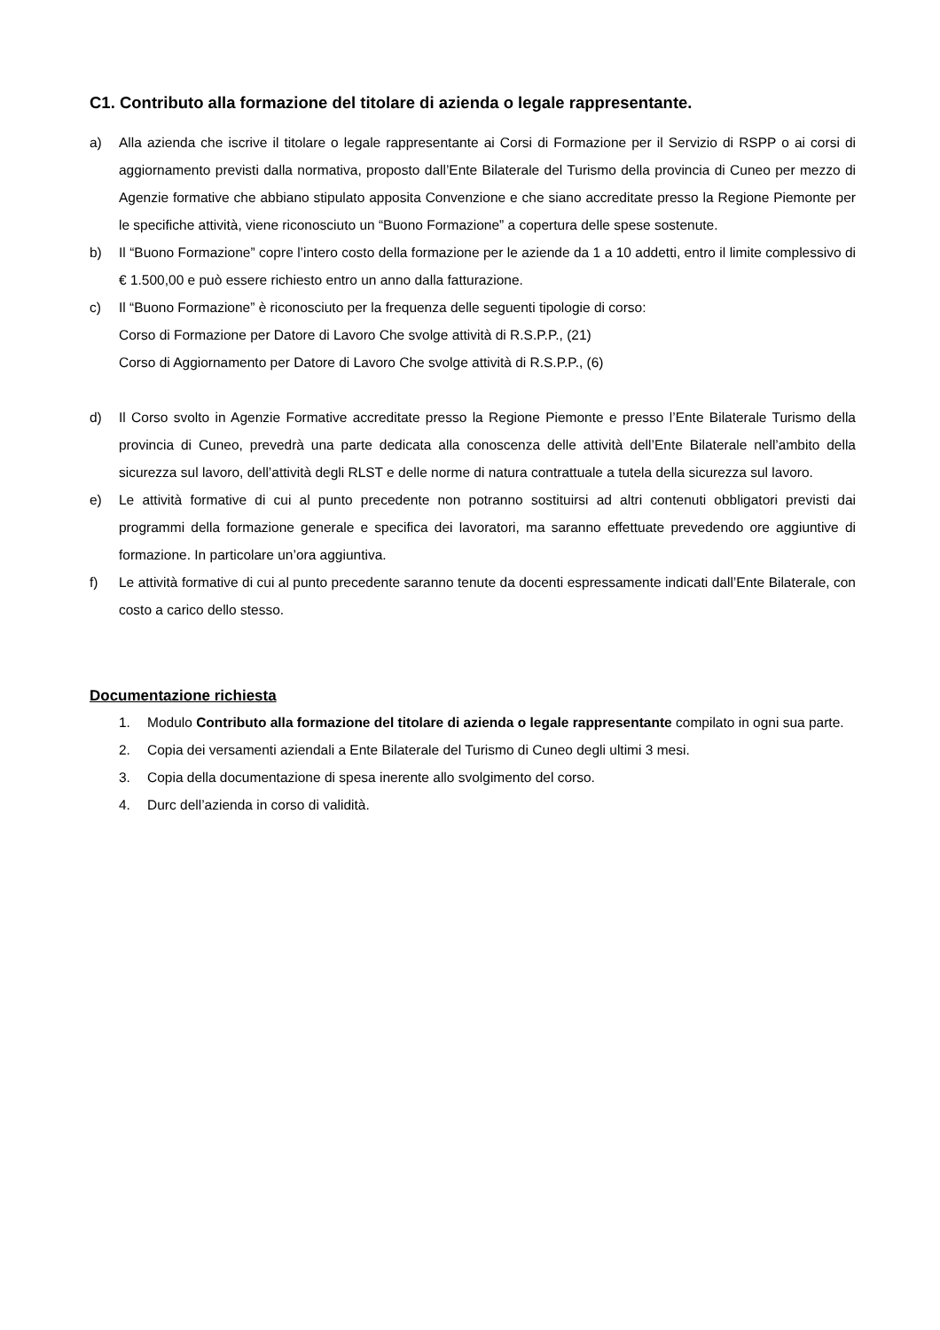C1. Contributo alla formazione del titolare di azienda o legale rappresentante.
a) Alla azienda che iscrive il titolare o legale rappresentante ai Corsi di Formazione per il Servizio di RSPP o ai corsi di aggiornamento previsti dalla normativa, proposto dall’Ente Bilaterale del Turismo della provincia di Cuneo per mezzo di Agenzie formative che abbiano stipulato apposita Convenzione e che siano accreditate presso la Regione Piemonte per le specifiche attività, viene riconosciuto un “Buono Formazione” a copertura delle spese sostenute.
b) Il “Buono Formazione” copre l’intero costo della formazione per le aziende da 1 a 10 addetti, entro il limite complessivo di € 1.500,00 e può essere richiesto entro un anno dalla fatturazione.
c) Il “Buono Formazione” è riconosciuto per la frequenza delle seguenti tipologie di corso:
Corso di Formazione per Datore di Lavoro Che svolge attività di R.S.P.P., (21)
Corso di Aggiornamento per Datore di Lavoro Che svolge attività di R.S.P.P., (6)
d) Il Corso svolto in Agenzie Formative accreditate presso la Regione Piemonte e presso l’Ente Bilaterale Turismo della provincia di Cuneo, prevedrà una parte dedicata alla conoscenza delle attività dell’Ente Bilaterale nell’ambito della sicurezza sul lavoro, dell’attività degli RLST e delle norme di natura contrattuale a tutela della sicurezza sul lavoro.
e) Le attività formative di cui al punto precedente non potranno sostituirsi ad altri contenuti obbligatori previsti dai programmi della formazione generale e specifica dei lavoratori, ma saranno effettuate prevedendo ore aggiuntive di formazione. In particolare un’ora aggiuntiva.
f) Le attività formative di cui al punto precedente saranno tenute da docenti espressamente indicati dall’Ente Bilaterale, con costo a carico dello stesso.
Documentazione richiesta
1. Modulo Contributo alla formazione del titolare di azienda o legale rappresentante compilato in ogni sua parte.
2. Copia dei versamenti aziendali a Ente Bilaterale del Turismo di Cuneo degli ultimi 3 mesi.
3. Copia della documentazione di spesa inerente allo svolgimento del corso.
4. Durc dell’azienda in corso di validità.